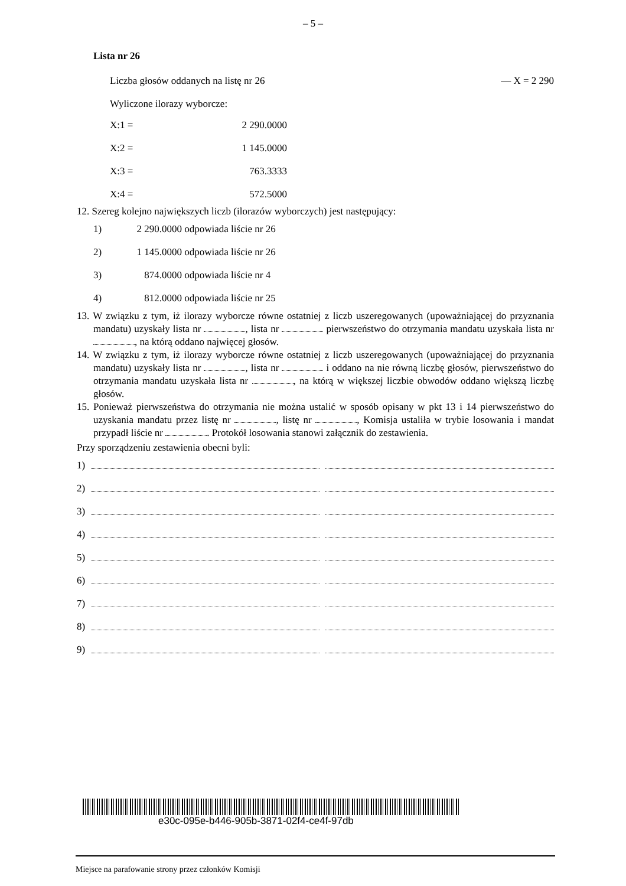– 5 –
Lista nr 26
Liczba głosów oddanych na listę nr 26 — X = 2 290
Wyliczone ilorazy wyborcze:
X:1 = 2 290.0000
X:2 = 1 145.0000
X:3 = 763.3333
X:4 = 572.5000
12. Szereg kolejno największych liczb (ilorazów wyborczych) jest następujący:
1) 2 290.0000 odpowiada liście nr 26
2) 1 145.0000 odpowiada liście nr 26
3) 874.0000 odpowiada liście nr 4
4) 812.0000 odpowiada liście nr 25
13. W związku z tym, iż ilorazy wyborcze równe ostatniej z liczb uszeregowanych (upoważniającej do przyznania mandatu) uzyskały lista nr , lista nr pierwszeństwo do otrzymania mandatu uzyskała lista nr , na którą oddano najwięcej głosów.
14. W związku z tym, iż ilorazy wyborcze równe ostatniej z liczb uszeregowanych (upoważniającej do przyznania mandatu) uzyskały lista nr , lista nr i oddano na nie równą liczbę głosów, pierwszeństwo do otrzymania mandatu uzyskała lista nr , na którą w większej liczbie obwodów oddano większą liczbę głosów.
15. Ponieważ pierwszeństwa do otrzymania nie można ustalić w sposób opisany w pkt 13 i 14 pierwszeństwo do uzyskania mandatu przez listę nr , listę nr , Komisja ustaliła w trybie losowania i mandat przypadł liście nr . Protokół losowania stanowi załącznik do zestawienia.
Przy sporządzeniu zestawienia obecni byli:
1)
2)
3)
4)
5)
6)
7)
8)
9)
e30c-095e-b446-905b-3871-02f4-ce4f-97db
Miejsce na parafowanie strony przez członków Komisji